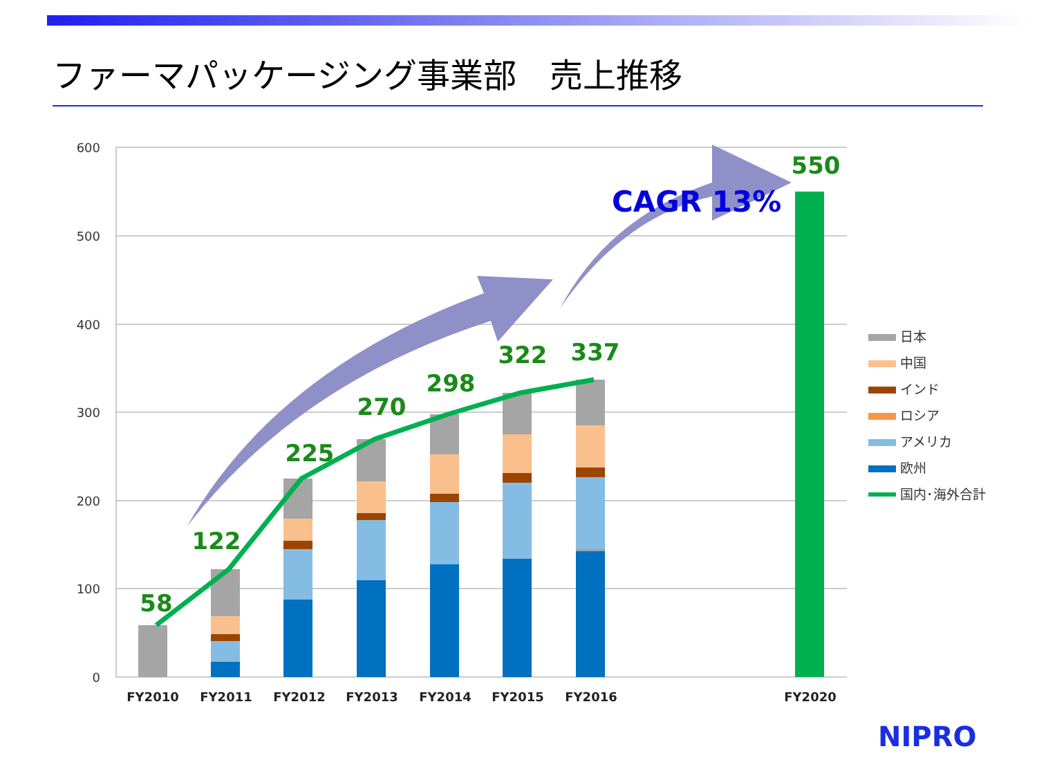ファーマパッケージング事業部　売上推移
600
500
400
300
200
100
0
58
122
225
270
298
322
337
550
CAGR 13%
FY2010
FY2011
FY2012
FY2013
FY2014
FY2015
FY2016
FY2020
日本
中国
インド
ロシア
アメリカ
欧州
国内･海外合計
NIPRO